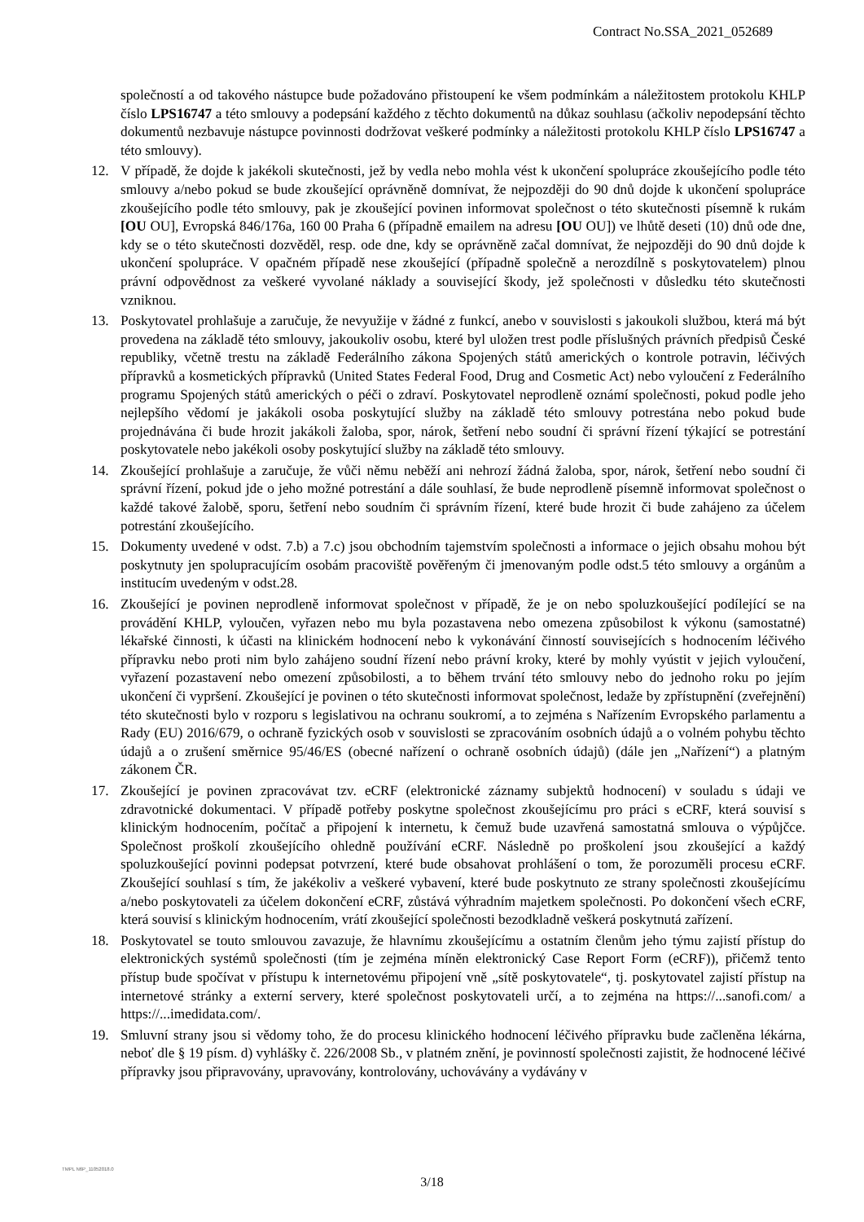Contract No.SSA_2021_052689
společností a od takového nástupce bude požadováno přistoupení ke všem podmínkám a náležitostem protokolu KHLP číslo LPS16747 a této smlouvy a podepsání každého z těchto dokumentů na důkaz souhlasu (ačkoliv nepodepsání těchto dokumentů nezbavuje nástupce povinnosti dodržovat veškeré podmínky a náležitosti protokolu KHLP číslo LPS16747 a této smlouvy).
12. V případě, že dojde k jakékoli skutečnosti, jež by vedla nebo mohla vést k ukončení spolupráce zkoušejícího podle této smlouvy a/nebo pokud se bude zkoušející oprávněně domnívat, že nejpozději do 90 dnů dojde k ukončení spolupráce zkoušejícího podle této smlouvy, pak je zkoušející povinen informovat společnost o této skutečnosti písemně k rukám [OU OU], Evropská 846/176a, 160 00 Praha 6 (případně emailem na adresu [OU OU]) ve lhůtě deseti (10) dnů ode dne, kdy se o této skutečnosti dozvěděl, resp. ode dne, kdy se oprávněně začal domnívat, že nejpozději do 90 dnů dojde k ukončení spolupráce. V opačném případě nese zkoušející (případně společně a nerozdílně s poskytovatelem) plnou právní odpovědnost za veškeré vyvolané náklady a související škody, jež společnosti v důsledku této skutečnosti vzniknou.
13. Poskytovatel prohlašuje a zaručuje, že nevyužije v žádné z funkcí, anebo v souvislosti s jakoukoli službou, která má být provedena na základě této smlouvy, jakoukoliv osobu, které byl uložen trest podle příslušných právních předpisů České republiky, včetně trestu na základě Federálního zákona Spojených států amerických o kontrole potravin, léčivých přípravků a kosmetických přípravků (United States Federal Food, Drug and Cosmetic Act) nebo vyloučení z Federálního programu Spojených států amerických o péči o zdraví. Poskytovatel neprodleně oznámí společnosti, pokud podle jeho nejlepšího vědomí je jakákoli osoba poskytující služby na základě této smlouvy potrestána nebo pokud bude projednávána či bude hrozit jakákoli žaloba, spor, nárok, šetření nebo soudní či správní řízení týkající se potrestání poskytovatele nebo jakékoli osoby poskytující služby na základě této smlouvy.
14. Zkoušející prohlašuje a zaručuje, že vůči němu neběží ani nehrozí žádná žaloba, spor, nárok, šetření nebo soudní či správní řízení, pokud jde o jeho možné potrestání a dále souhlasí, že bude neprodleně písemně informovat společnost o každé takové žalobě, sporu, šetření nebo soudním či správním řízení, které bude hrozit či bude zahájeno za účelem potrestání zkoušejícího.
15. Dokumenty uvedené v odst. 7.b) a 7.c) jsou obchodním tajemstvím společnosti a informace o jejich obsahu mohou být poskytnuty jen spolupracujícím osobám pracoviště pověřeným či jmenovaným podle odst.5 této smlouvy a orgánům a institucím uvedeným v odst.28.
16. Zkoušející je povinen neprodleně informovat společnost v případě, že je on nebo spoluzkoušející podílející se na provádění KHLP, vyloučen, vyřazen nebo mu byla pozastavena nebo omezena způsobilost k výkonu (samostatné) lékařské činnosti, k účasti na klinickém hodnocení nebo k vykonávání činností souvisejících s hodnocením léčivého přípravku nebo proti nim bylo zahájeno soudní řízení nebo právní kroky, které by mohly vyústit v jejich vyloučení, vyřazení pozastavení nebo omezení způsobilosti, a to během trvání této smlouvy nebo do jednoho roku po jejím ukončení či vypršení. Zkoušející je povinen o této skutečnosti informovat společnost, ledaže by zpřístupnění (zveřejnění) této skutečnosti bylo v rozporu s legislativou na ochranu soukromí, a to zejména s Nařízením Evropského parlamentu a Rady (EU) 2016/679, o ochraně fyzických osob v souvislosti se zpracováním osobních údajů a o volném pohybu těchto údajů a o zrušení směrnice 95/46/ES (obecné nařízení o ochraně osobních údajů) (dále jen „Nařízení“) a platným zákonem ČR.
17. Zkoušející je povinen zpracovávat tzv. eCRF (elektronické záznamy subjektů hodnocení) v souladu s údaji ve zdravotnické dokumentaci. V případě potřeby poskytne společnost zkoušejícímu pro práci s eCRF, která souvisí s klinickým hodnocením, počítač a připojení k internetu, k čemuž bude uzavřená samostatná smlouva o výpůjčce. Společnost proškolí zkoušejícího ohledně používání eCRF. Následně po proškolení jsou zkoušející a každý spoluzkoušející povinni podepsat potvrzení, které bude obsahovat prohlášení o tom, že porozuměli procesu eCRF. Zkoušející souhlasí s tím, že jakékoliv a veškeré vybavení, které bude poskytnuto ze strany společnosti zkoušejícímu a/nebo poskytovateli za účelem dokončení eCRF, zůstává výhradním majetkem společnosti. Po dokončení všech eCRF, která souvisí s klinickým hodnocením, vrátí zkoušející společnosti bezodkladně veškerá poskytnutá zařízení.
18. Poskytovatel se touto smlouvou zavazuje, že hlavnímu zkoušejícímu a ostatním členům jeho týmu zajistí přístup do elektronických systémů společnosti (tím je zejména míněn elektronický Case Report Form (eCRF)), přičemž tento přístup bude spočívat v přístupu k internetovému připojení vně „sítě poskytovatele“, tj. poskytovatel zajistí přístup na internetové stránky a externí servery, které společnost poskytovateli určí, a to zejména na https://...sanofi.com/ a https://...imedidata.com/.
19. Smluvní strany jsou si vědomy toho, že do procesu klinického hodnocení léčivého přípravku bude začleněna lékárna, neboť dle § 19 písm. d) vyhlášky č. 226/2008 Sb., v platném znění, je povinností společnosti zajistit, že hodnocené léčivé přípravky jsou připravovány, upravovány, kontrolovány, uchovávány a vydávány v
TMPL N6P_11052018.0
3/18